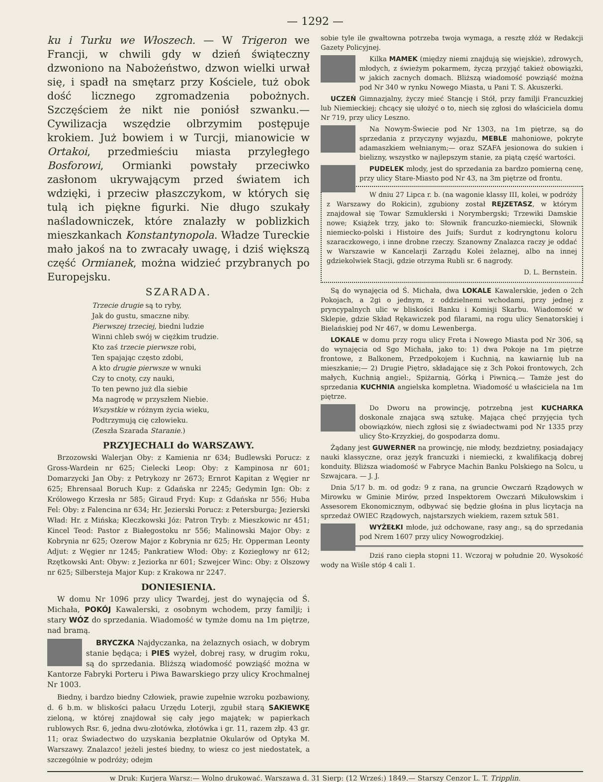— 1292 —
ku i Turku we Włoszech. — W Trigeron we Francji, w chwili gdy w dzień świąteczny dzwoniono na Nabożeństwo, dzwon wielki urwał się, i spadł na smętarz przy Kościele, tuż obok dość licznego zgromadzenia pobożnych. Szczęściem że nikt nie poniósł szwanku.— Cywilizacja wszędzie olbrzymim postępuje krokiem. Już bowiem i w Turcji, mianowicie w Ortakoi, przedmieściu miasta przyległego Bosforowi, Ormianki powstały przeciwko zasłonom ukrywającym przed światem ich wdzięki, i przeciw płaszczykom, w których się tulą ich piękne figurki. Nie długo szukały naśladowniczek, które znalazły w poblizkich mieszkankach Konstantynopola. Władze Tureckie mało jakoś na to zwracały uwagę, i dziś większą część Ormianek, można widzieć przybranych po Europejsku.
SZARADA.
Trzecie drugie są to ryby,
Jak do gustu, smaczne niby.
Pierwszej trzeciej, biedni ludzie
Winni chleb swój w ciężkim trudzie.
Kto zaś trzecie pierwsze robi,
Ten spajając często zdobi,
A kto drugie pierwsze w wnuki
Czy to cnoty, czy nauki,
To ten pewno już dla siebie
Ma nagrodę w przyszłem Niebie.
Wszystkie w różnym życia wieku,
Podtrzymują cię człowieku.
(Zeszła Szarada Staranie.)
PRZYJECHALI do WARSZAWY.
Brzozowski Walerjan Oby: z Kamienia nr 634; Budlewski Porucz: z Gross-Wardein nr 625; Cielecki Leop: Oby: z Kampinosa nr 601; Domarzycki Jan Oby: z Petrykozy nr 2673; Ernrot Kapitan z Węgier nr 625; Ehrensaal Boruch Kup: z Gdańska nr 2245; Gedymin Ign: Ob: z Królowego Krzesła nr 585; Giraud Fryd: Kup: z Gdańska nr 556; Huba Fel: Oby: z Falencina nr 634; Hr. Jezierski Porucz: z Petersburga; Jezierski Wład: Hr. z Mińska; Kleczkowski Józ: Patron Tryb: z Mieszkowic nr 451; Kincel Teod: Pastor z Białegostoku nr 556; Malinowski Major Oby: z Kobrynia nr 625; Ozerow Major z Kobrynia nr 625; Hr. Opperman Leonty Adjut: z Węgier nr 1245; Pankratiew Włod: Oby: z Koziegłowy nr 612; Rzętkowski Ant: Obyw: z Jeziorka nr 601; Szwejcer Winc: Oby: z Olszowy nr 625; Silbersteja Major Kup: z Krakowa nr 2247.
DONIESIENIA.
W domu Nr 1096 przy ulicy Twardej, jest do wynajęcia od Ś. Michała, POKÓJ Kawalerski, z osobnym wchodem, przy familji; i stary WÓZ do sprzedania. Wiadomość w tymże domu na 1m piętrze, nad bramą.
BRYCZKA Najdyczanka, na żelaznych osiach, w dobrym stanie będąca; i PIES wyżeł, dobrej rasy, w drugim roku, są do sprzedania. Bliższą wiadomość powziąść można w Kantorze Fabryki Porteru i Piwa Bawarskiego przy ulicy Krochmalnej Nr 1003.
Biedny, i bardzo biedny Człowiek, prawie zupełnie wzroku pozbawiony, d. 6 b.m. w bliskości pałacu Urzędu Loterji, zgubił starą SAKIEWKĘ zieloną, w której znajdował się cały jego majątek; w papierkach rublowych Rsr. 6, jedna dwu-złotówka, złotówka i gr. 11, razem złp. 43 gr. 11; oraz Świadectwo do uzyskania bezpłatnie Okularów od Optyka M. Warszawy. Znalazco! jeżeli jesteś biedny, to wiesz co jest niedostatek, a szczególnie w podróży; odejm
sobie tyle ile gwałtowna potrzeba twoja wymaga, a resztę złóż w Redakcji Gazety Policyjnej.
Kilka MAMEK (między niemi znajdują się wiejskie), zdrowych, młodych, z świeżym pokarmem, życzą przyjąć takież obowiązki, w jakich zacnych domach. Bliższą wiadomość powziąść można pod Nr 340 w rynku Nowego Miasta, u Pani T. S. Akuszerki.
UCZEŃ Gimnazjalny, życzy mieć Stancję i Stół, przy familji Francuzkiej lub Niemieckiej; chcący się ułożyć o to, niech się zgłosi do właściciela domu Nr 719, przy ulicy Leszno.
Na Nowym-Świecie pod Nr 1303, na 1m piętrze, są do sprzedania z przyczyny wyjazdu, MEBLE mahoniowe, pokryte adamaszkiem wełnianym;— oraz SZAFA jesionowa do sukien i bielizny, wszystko w najlepszym stanie, za piątą część wartości.
PUDELEK młody, jest do sprzedania za bardzo pomierną cenę, przy ulicy Stare-Miasto pod Nr 43, na 3m piętrze od frontu.
W dniu 27 Lipca r. b. (na wagonie klassy III, kolei, w podróży z Warszawy do Rokicin), zgubiony został REJZETASZ, w którym znajdował się Towar Szmuklerski i Norymbergski; Trzewiki Damskie nowe; Książek trzy, jako to: Słownik francuzko-niemiecki, Słownik niemiecko-polski i Histoire des Juifs; Surdut z kodryngtonu koloru szaraczkowego, i inne drobne rzeczy. Szanowny Znalazca raczy je oddać w Warszawie w Kancelarji Zarządu Kolei żelaznej, albo na innej gdziekolwiek Stacji, gdzie otrzyma Rubli sr. 6 nagrody.
D. L. Bernstein.
Są do wynajęcia od Ś. Michała, dwa LOKALE Kawalerskie, jeden o 2ch Pokojach, a 2gi o jednym, z oddzielnemi wchodami, przy jednej z pryncypalnych ulic w bliskości Banku i Komisji Skarbu. Wiadomość w Sklepie, gdzie Skład Rękawiczek pod filarami, na rogu ulicy Senatorskiej i Bielańskiej pod Nr 467, w domu Lewenberga.
LOKALE w domu przy rogu ulicy Freta i Nowego Miasta pod Nr 306, są do wynajęcia od Sgo Michała, jako to: 1) dwa Pokoje na 1m piętrze frontowe, z Balkonem, Przedpokojem i Kuchnią, na kawiarnię lub na mieszkanie;— 2) Drugie Piętro, składające się z 3ch Pokoi frontowych, 2ch małych, Kuchnią angiel:, Spiżarnią, Górką i Piwnicą.— Tamże jest do sprzedania KUCHNIA angielska kompletna. Wiadomość u właściciela na 1m piętrze.
Do Dworu na prowincję, potrzebną jest KUCHARKA doskonale znająca swą sztukę. Mająca chęć przyjęcia tych obowiązków, niech zgłosi się z świadectwami pod Nr 1335 przy ulicy Śto-Krzyzkiej, do gospodarza domu.
Żądany jest GUWERNER na prowincję, nie młody, bezdzietny, posiadający nauki klassyczne, oraz język francuzki i niemiecki, z kwalifikacją dobrej konduity. Bliższa wiadomość w Fabryce Machin Banku Polskiego na Solcu, u Szwajcara. — J. J.
Dnia 5/17 b. m. od godz: 9 z rana, na gruncie Owczarń Rządowych w Mirowku w Gminie Mirów, przed Inspektorem Owczarń Mikułowskim i Assesorem Ekonomicznym, odbywać się będzie głośna in plus licytacja na sprzedaż OWIEC Rządowych, najstarszych wiekiem, razem sztuk 581.
WYŻEŁKI młode, już odchowane, rasy ang:, są do sprzedania pod Nrem 1607 przy ulicy Nowogrodzkiej.
Dziś rano ciepła stopni 11. Wczoraj w południe 20. Wysokość wody na Wiśle stóp 4 cali 1.
w Druk: Kurjera Warsz:— Wolno drukować. Warszawa d. 31 Sierp: (12 Wrześ:) 1849.— Starszy Cenzor L. T. Tripplin.